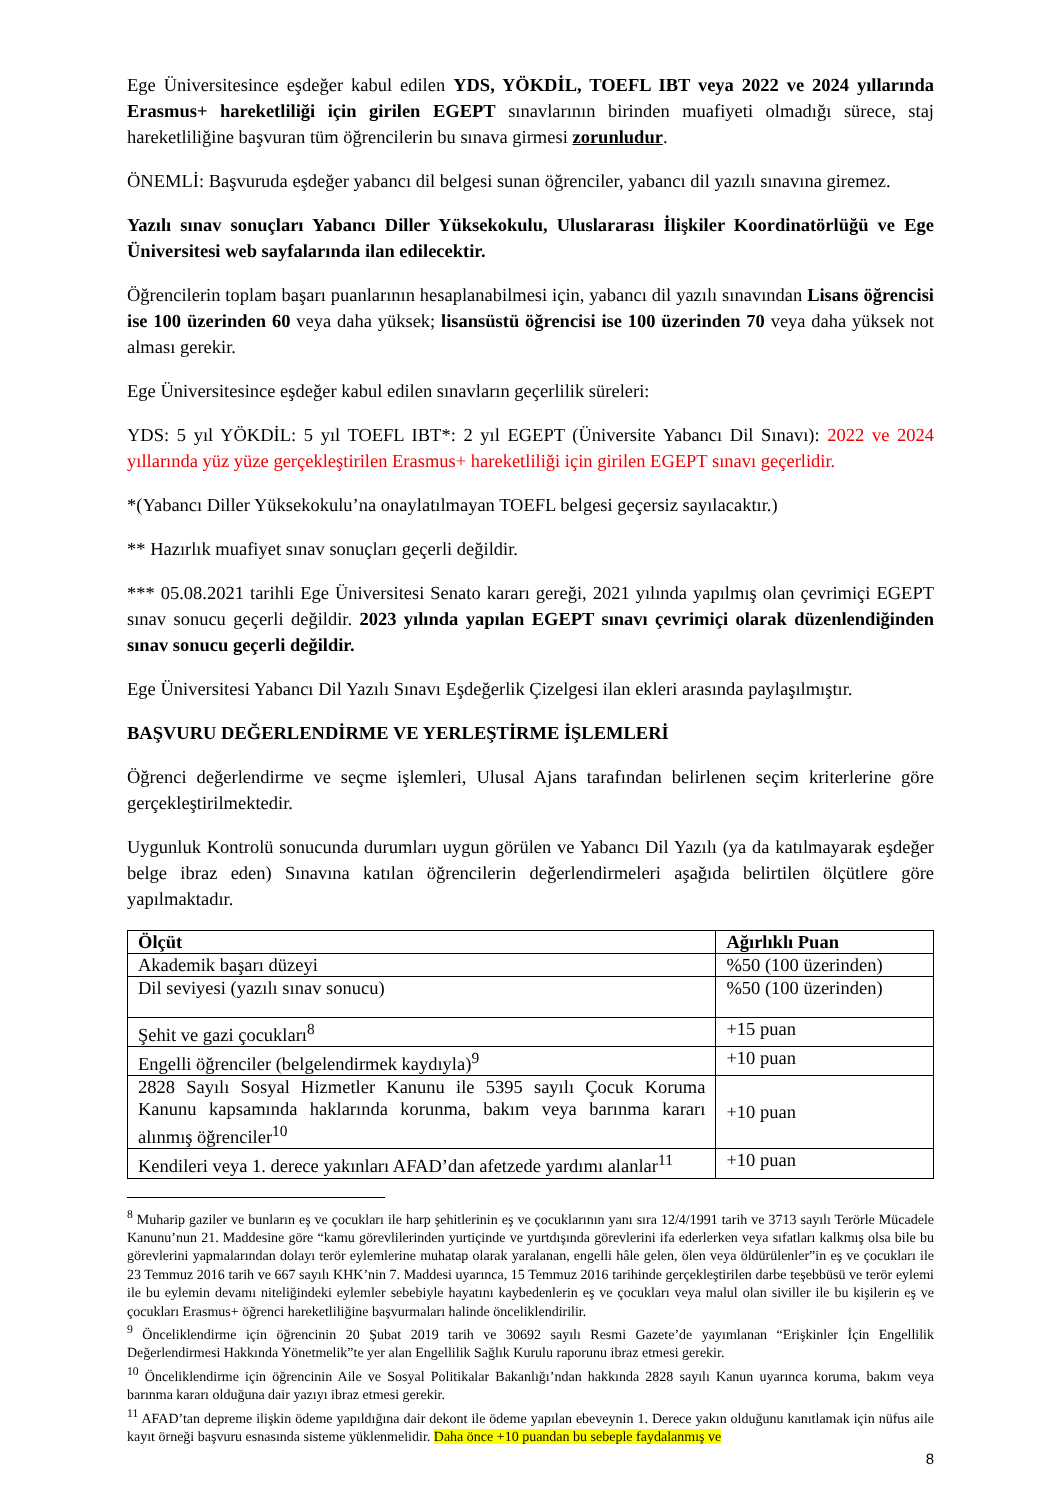Ege Üniversitesince eşdeğer kabul edilen YDS, YÖKDİL, TOEFL IBT veya 2022 ve 2024 yıllarında Erasmus+ hareketliliği için girilen EGEPT sınavlarının birinden muafiyeti olmadığı sürece, staj hareketliliğine başvuran tüm öğrencilerin bu sınava girmesi zorunludur.
ÖNEMLİ: Başvuruda eşdeğer yabancı dil belgesi sunan öğrenciler, yabancı dil yazılı sınavına giremez.
Yazılı sınav sonuçları Yabancı Diller Yüksekokulu, Uluslararası İlişkiler Koordinatörlüğü ve Ege Üniversitesi web sayfalarında ilan edilecektir.
Öğrencilerin toplam başarı puanlarının hesaplanabilmesi için, yabancı dil yazılı sınavından Lisans öğrencisi ise 100 üzerinden 60 veya daha yüksek; lisansüstü öğrencisi ise 100 üzerinden 70 veya daha yüksek not alması gerekir.
Ege Üniversitesince eşdeğer kabul edilen sınavların geçerlilik süreleri:
YDS: 5 yıl YÖKDİL: 5 yıl TOEFL IBT*: 2 yıl EGEPT (Üniversite Yabancı Dil Sınavı): 2022 ve 2024 yıllarında yüz yüze gerçekleştirilen Erasmus+ hareketliliği için girilen EGEPT sınavı geçerlidir.
*(Yabancı Diller Yüksekokulu’na onaylatılmayan TOEFL belgesi geçersiz sayılacaktır.)
** Hazırlık muafiyet sınav sonuçları geçerli değildir.
*** 05.08.2021 tarihli Ege Üniversitesi Senato kararı gereği, 2021 yılında yapılmış olan çevrimiçi EGEPT sınav sonucu geçerli değildir. 2023 yılında yapılan EGEPT sınavı çevrimiçi olarak düzenlendiğinden sınav sonucu geçerli değildir.
Ege Üniversitesi Yabancı Dil Yazılı Sınavı Eşdeğerlik Çizelgesi ilan ekleri arasında paylaşılmıştır.
BAŞVURU DEĞERLENDİRME VE YERLEŞTİRME İŞLEMLERİ
Öğrenci değerlendirme ve seçme işlemleri, Ulusal Ajans tarafından belirlenen seçim kriterlerine göre gerçekleştirilmektedir.
Uygunluk Kontrolü sonucunda durumları uygun görülen ve Yabancı Dil Yazılı (ya da katılmayarak eşdeğer belge ibraz eden) Sınavına katılan öğrencilerin değerlendirmeleri aşağıda belirtilen ölçütlere göre yapılmaktadır.
| Ölçüt | Ağırlıklı Puan |
| --- | --- |
| Akademik başarı düzeyi | %50 (100 üzerinden) |
| Dil seviyesi (yazılı sınav sonucu) | %50 (100 üzerinden) |
| Şehit ve gazi çocukları<sup>8</sup> | +15 puan |
| Engelli öğrenciler (belgelendirmek kaydıyla)<sup>9</sup> | +10 puan |
| 2828 Sayılı Sosyal Hizmetler Kanunu ile 5395 sayılı Çocuk Koruma Kanunu kapsamında haklarında korunma, bakım veya barınma kararı alınmış öğrenciler<sup>10</sup> | +10 puan |
| Kendileri veya 1. derece yakınları AFAD’dan afetzede yardımı alanlar<sup>11</sup> | +10 puan |
<sup>8</sup> Muharip gaziler ve bunların eş ve çocukları ile harp şehitlerinin eş ve çocuklarının yanı sıra 12/4/1991 tarih ve 3713 sayılı Terörle Mücadele Kanunu’nun 21. Maddesine göre “kamu görevlilerinden yurtiçinde ve yurtdışında görevlerini ifa ederlerken veya sıfatları kalkmış olsa bile bu görevlerini yapmalarından dolayı terör eylemlerine muhatap olarak yaralanan, engelli hâle gelen, ölen veya öldürülenler”in eş ve çocukları ile 23 Temmuz 2016 tarih ve 667 sayılı KHK’nin 7. Maddesi uyarınca, 15 Temmuz 2016 tarihinde gerçekleştirilen darbe teşebbüsü ve terör eylemi ile bu eylemin devamı niteliğindeki eylemler sebebiyle hayatını kaybedenlerin eş ve çocukları veya malul olan siviller ile bu kişilerin eş ve çocukları Erasmus+ öğrenci hareketliliğine başvurmaları halinde önceliklendirilir.
<sup>9</sup> Önceliklendirme için öğrencinin 20 Şubat 2019 tarih ve 30692 sayılı Resmi Gazete’de yayımlanan “Erişkinler İçin Engellilik Değerlendirmesi Hakkında Yönetmelik”te yer alan Engellilik Sağlık Kurulu raporunu ibraz etmesi gerekir.
<sup>10</sup> Önceliklendirme için öğrencinin Aile ve Sosyal Politikalar Bakanlığı’ndan hakkında 2828 sayılı Kanun uyarınca koruma, bakım veya barınma kararı olduğuna dair yazıyı ibraz etmesi gerekir.
<sup>11</sup> AFAD’tan depreme ilişkin ödeme yapıldığına dair dekont ile ödeme yapılan ebeveynin 1. Derece yakın olduğunu kanıtlamak için nüfus aile kayıt örneği başvuru esnasında sisteme yüklenmelidir. Daha önce +10 puandan bu sebeple faydalanmış ve
8